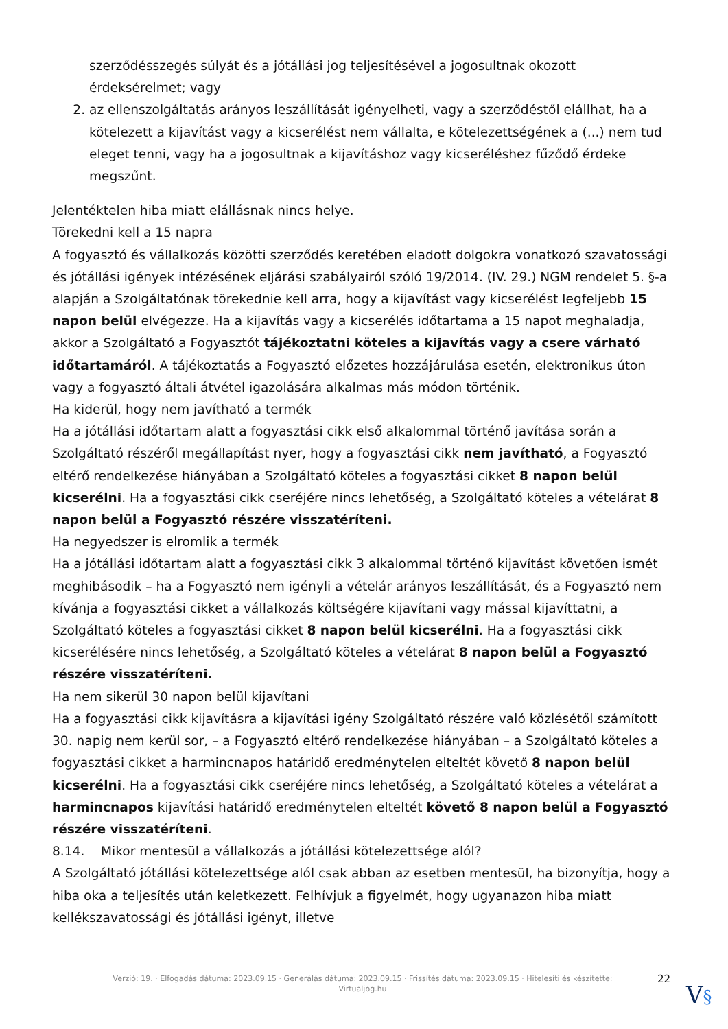szerződésszegés súlyát és a jótállási jog teljesítésével a jogosultnak okozott érdeksérelmet; vagy
2. az ellenszolgáltatás arányos leszállítását igényelheti, vagy a szerződéstől elállhat, ha a kötelezett a kijavítást vagy a kicserélést nem vállalta, e kötelezettségének a (...) nem tud eleget tenni, vagy ha a jogosultnak a kijavításhoz vagy kicseréléshez fűződő érdeke megszűnt.
Jelentéktelen hiba miatt elállásnak nincs helye.
Törekedni kell a 15 napra
A fogyasztó és vállalkozás közötti szerződés keretében eladott dolgokra vonatkozó szavatossági és jótállási igények intézésének eljárási szabályairól szóló 19/2014. (IV. 29.) NGM rendelet 5. §-a alapján a Szolgáltatónak törekednie kell arra, hogy a kijavítást vagy kicserélést legfeljebb 15 napon belül elvégezze. Ha a kijavítás vagy a kicserélés időtartama a 15 napot meghaladja, akkor a Szolgáltató a Fogyasztót tájékoztatni köteles a kijavítás vagy a csere várható időtartamáról. A tájékoztatás a Fogyasztó előzetes hozzájárulása esetén, elektronikus úton vagy a fogyasztó általi átvétel igazolására alkalmas más módon történik.
Ha kiderül, hogy nem javítható a termék
Ha a jótállási időtartam alatt a fogyasztási cikk első alkalommal történő javítása során a Szolgáltató részéről megállapítást nyer, hogy a fogyasztási cikk nem javítható, a Fogyasztó eltérő rendelkezése hiányában a Szolgáltató köteles a fogyasztási cikket 8 napon belül kicserélni. Ha a fogyasztási cikk cseréjére nincs lehetőség, a Szolgáltató köteles a vételárat 8 napon belül a Fogyasztó részére visszatéríteni.
Ha negyedszer is elromlik a termék
Ha a jótállási időtartam alatt a fogyasztási cikk 3 alkalommal történő kijavítást követően ismét meghibásodik – ha a Fogyasztó nem igényli a vételár arányos leszállítását, és a Fogyasztó nem kívánja a fogyasztási cikket a vállalkozás költségére kijavítani vagy mással kijavíttatni, a Szolgáltató köteles a fogyasztási cikket 8 napon belül kicserélni. Ha a fogyasztási cikk kicserélésére nincs lehetőség, a Szolgáltató köteles a vételárat 8 napon belül a Fogyasztó részére visszatéríteni.
Ha nem sikerül 30 napon belül kijavítani
Ha a fogyasztási cikk kijavításra a kijavítási igény Szolgáltató részére való közlésétől számított 30. napig nem kerül sor, – a Fogyasztó eltérő rendelkezése hiányában – a Szolgáltató köteles a fogyasztási cikket a harmincnapos határidő eredménytelen elteltét követő 8 napon belül kicserélni. Ha a fogyasztási cikk cseréjére nincs lehetőség, a Szolgáltató köteles a vételárat a harmincnapos kijavítási határidő eredménytelen elteltét követő 8 napon belül a Fogyasztó részére visszatéríteni.
8.14. Mikor mentesül a vállalkozás a jótállási kötelezettsége alól?
A Szolgáltató jótállási kötelezettsége alól csak abban az esetben mentesül, ha bizonyítja, hogy a hiba oka a teljesítés után keletkezett. Felhívjuk a figyelmét, hogy ugyanazon hiba miatt kellékszavatossági és jótállási igényt, illetve
Verzió: 19. · Elfogadás dátuma: 2023.09.15 · Generálás dátuma: 2023.09.15 · Frissítés dátuma: 2023.09.15 · Hitelesíti és készítette:
Virtualjog.hu
22
V§